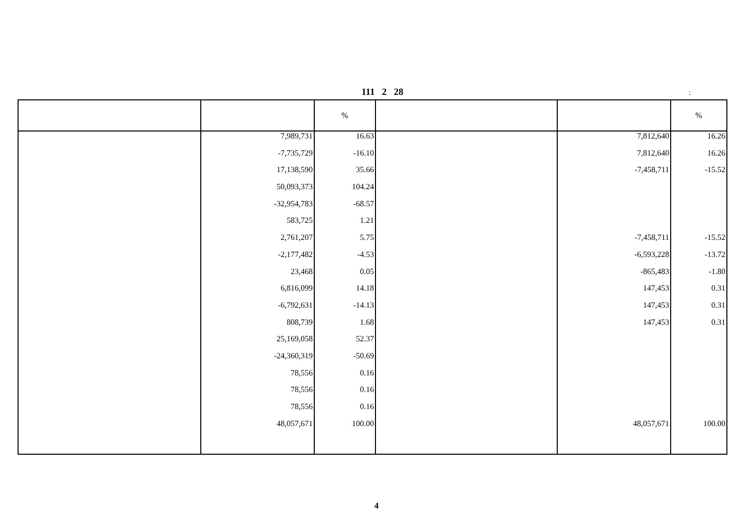111 2 28:
| | | % | | | % |
| --- | --- | --- | --- | --- | --- |
| | 7,989,731 | 16.63 | | 7,812,640 | 16.26 |
| | -7,735,729 | -16.10 | | 7,812,640 | 16.26 |
| | 17,138,590 | 35.66 | | -7,458,711 | -15.52 |
| | 50,093,373 | 104.24 | | | |
| | -32,954,783 | -68.57 | | | |
| | 583,725 | 1.21 | | | |
| | 2,761,207 | 5.75 | | -7,458,711 | -15.52 |
| | -2,177,482 | -4.53 | | -6,593,228 | -13.72 |
| | 23,468 | 0.05 | | -865,483 | -1.80 |
| | 6,816,099 | 14.18 | | 147,453 | 0.31 |
| | -6,792,631 | -14.13 | | 147,453 | 0.31 |
| | 808,739 | 1.68 | | 147,453 | 0.31 |
| | 25,169,058 | 52.37 | | | |
| | -24,360,319 | -50.69 | | | |
| | 78,556 | 0.16 | | | |
| | 78,556 | 0.16 | | | |
| | 78,556 | 0.16 | | | |
| | 48,057,671 | 100.00 | | 48,057,671 | 100.00 |
4